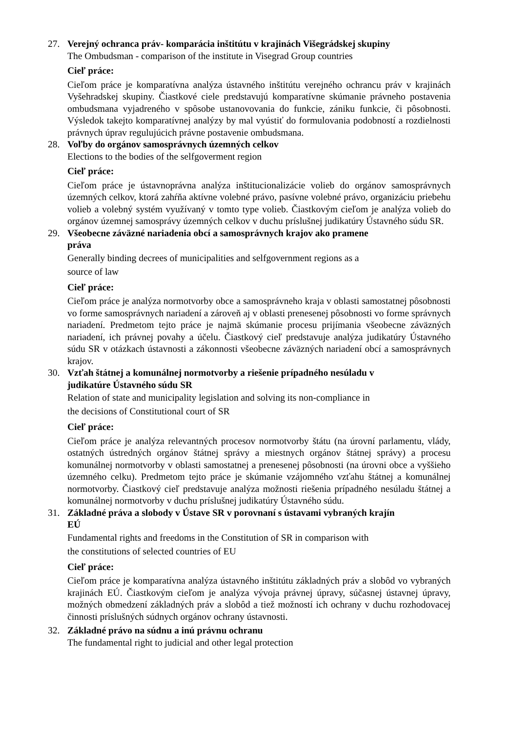27. Verejný ochranca práv- komparácia inštitútu v krajinách Višegrádskej skupiny
The Ombudsman - comparison of the institute in Visegrad Group countries
Cieľ práce:
Cieľom práce je komparatívna analýza ústavného inštitútu verejného ochrancu práv v krajinách Vyšehradskej skupiny. Čiastkové ciele predstavujú komparatívne skúmanie právneho postavenia ombudsmana vyjadreného v spôsobe ustanovovania do funkcie, zániku funkcie, či pôsobnosti. Výsledok takejto komparatívnej analýzy by mal vyústiť do formulovania podobností a rozdielnosti právnych úprav regulujúcich právne postavenie ombudsmana.
28. Voľby do orgánov samosprávnych územných celkov
Elections to the bodies of the selfgoverment region
Cieľ práce:
Cieľom práce je ústavnoprávna analýza inštitucionalizácie volieb do orgánov samosprávnych územných celkov, ktorá zahŕňa aktívne volebné právo, pasívne volebné právo, organizáciu priebehu volieb a volebný systém využívaný v tomto type volieb. Čiastkovým cieľom je analýza volieb do orgánov územnej samosprávy územných celkov v duchu príslušnej judikatúry Ústavného súdu SR.
29. Všeobecne záväzné nariadenia obcí a samosprávnych krajov ako pramene
práva
Generally binding decrees of municipalities and selfgovernment regions as a
source of law
Cieľ práce:
Cieľom práce je analýza normotvorby obce a samosprávneho kraja v oblasti samostatnej pôsobnosti vo forme samosprávnych nariadení a zároveň aj v oblasti prenesenej pôsobnosti vo forme správnych nariadení. Predmetom tejto práce je najmä skúmanie procesu prijímania všeobecne záväzných nariadení, ich právnej povahy a účelu. Čiastkový cieľ predstavuje analýza judikatúry Ústavného súdu SR v otázkach ústavnosti a zákonnosti všeobecne záväzných nariadení obcí a samosprávnych krajov.
30. Vzťah štátnej a komunálnej normotvorby a riešenie prípadného nesúladu v
judikatúre Ústavného súdu SR
Relation of state and municipality legislation and solving its non-compliance in
the decisions of Constitutional court of SR
Cieľ práce:
Cieľom práce je analýza relevantných procesov normotvorby štátu (na úrovní parlamentu, vlády, ostatných ústredných orgánov štátnej správy a miestnych orgánov štátnej správy) a procesu komunálnej normotvorby v oblasti samostatnej a prenesenej pôsobnosti (na úrovni obce a vyššieho územného celku). Predmetom tejto práce je skúmanie vzájomného vzťahu štátnej a komunálnej normotvorby. Čiastkový cieľ predstavuje analýza možnosti riešenia prípadného nesúladu štátnej a komunálnej normotvorby v duchu príslušnej judikatúry Ústavného súdu.
31. Základné práva a slobody v Ústave SR v porovnaní s ústavami vybraných krajín
EÚ
Fundamental rights and freedoms in the Constitution of SR in comparison with
the constitutions of selected countries of EU
Cieľ práce:
Cieľom práce je komparatívna analýza ústavného inštitútu základných práv a slobôd vo vybraných krajinách EÚ. Čiastkovým cieľom je analýza vývoja právnej úpravy, súčasnej ústavnej úpravy, možných obmedzení základných práv a slobôd a tiež možností ich ochrany v duchu rozhodovacej činnosti príslušných súdnych orgánov ochrany ústavnosti.
32. Základné právo na súdnu a inú právnu ochranu
The fundamental right to judicial and other legal protection